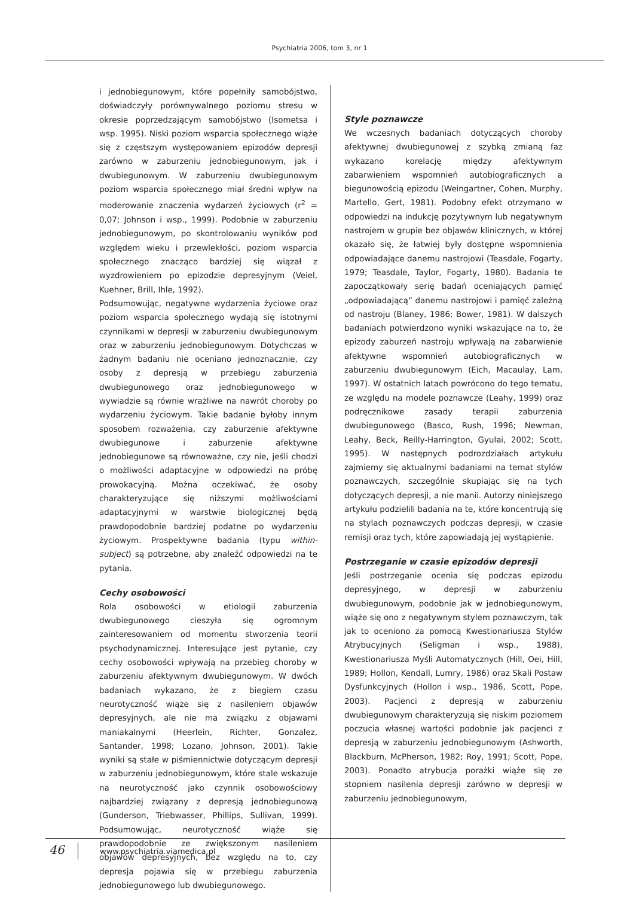Psychiatria 2006, tom 3, nr 1
i jednobiegunowym, które popełniły samobójstwo, doświadczyły porównywalnego poziomu stresu w okresie poprzedzającym samobójstwo (Isometsa i wsp. 1995). Niski poziom wsparcia społecznego wiąże się z częstszym występowaniem epizodów depresji zarówno w zaburzeniu jednobiegunowym, jak i dwubiegunowym. W zaburzeniu dwubiegunowym poziom wsparcia społecznego miał średni wpływ na moderowanie znaczenia wydarzeń życiowych (r<sup>2</sup> = 0,07; Johnson i wsp., 1999). Podobnie w zaburzeniu jednobiegunowym, po skontrolowaniu wyników pod względem wieku i przewlekłości, poziom wsparcia społecznego znacząco bardziej się wiązał z wyzdrowieniem po epizodzie depresyjnym (Veiel, Kuehner, Brill, Ihle, 1992).
Podsumowując, negatywne wydarzenia życiowe oraz poziom wsparcia społecznego wydają się istotnymi czynnikami w depresji w zaburzeniu dwubiegunowym oraz w zaburzeniu jednobiegunowym. Dotychczas w żadnym badaniu nie oceniano jednoznacznie, czy osoby z depresją w przebiegu zaburzenia dwubiegunowego oraz jednobiegunowego w wywiadzie są równie wrażliwe na nawrót choroby po wydarzeniu życiowym. Takie badanie byłoby innym sposobem rozważenia, czy zaburzenie afektywne dwubiegunowe i zaburzenie afektywne jednobiegunowe są równoważne, czy nie, jeśli chodzi o możliwości adaptacyjne w odpowiedzi na próbę prowokacyjną. Można oczekiwać, że osoby charakteryzujące się niższymi możliwościami adaptacyjnymi w warstwie biologicznej będą prawdopodobnie bardziej podatne po wydarzeniu życiowym. Prospektywne badania (typu within-subject) są potrzebne, aby znaleźć odpowiedzi na te pytania.
Cechy osobowości
Rola osobowości w etiologii zaburzenia dwubiegunowego cieszyła się ogromnym zainteresowaniem od momentu stworzenia teorii psychodynamicznej. Interesujące jest pytanie, czy cechy osobowości wpływają na przebieg choroby w zaburzeniu afektywnym dwubiegunowym. W dwóch badaniach wykazano, że z biegiem czasu neurotyczność wiąże się z nasileniem objawów depresyjnych, ale nie ma związku z objawami maniakalnymi (Heerlein, Richter, Gonzalez, Santander, 1998; Lozano, Johnson, 2001). Takie wyniki są stałe w piśmiennictwie dotyczącym depresji w zaburzeniu jednobiegunowym, które stale wskazuje na neurotyczność jako czynnik osobowościowy najbardziej związany z depresją jednobiegunową (Gunderson, Triebwasser, Phillips, Sullivan, 1999). Podsumowując, neurotyczność wiąże się prawdopodobnie ze zwiększonym nasileniem objawów depresyjnych, bez względu na to, czy depresja pojawia się w przebiegu zaburzenia jednobiegunowego lub dwubiegunowego.
Style poznawcze
We wczesnych badaniach dotyczących choroby afektywnej dwubiegunowej z szybką zmianą faz wykazano korelację między afektywnym zabarwieniem wspomnień autobiograficznych a biegunowością epizodu (Weingartner, Cohen, Murphy, Martello, Gert, 1981). Podobny efekt otrzymano w odpowiedzi na indukcję pozytywnym lub negatywnym nastrojem w grupie bez objawów klinicznych, w której okazało się, że łatwiej były dostępne wspomnienia odpowiadające danemu nastrojowi (Teasdale, Fogarty, 1979; Teasdale, Taylor, Fogarty, 1980). Badania te zapoczątkowały serię badań oceniających pamięć „odpowiadającą” danemu nastrojowi i pamięć zależną od nastroju (Blaney, 1986; Bower, 1981). W dalszych badaniach potwierdzono wyniki wskazujące na to, że epizody zaburzeń nastroju wpływają na zabarwienie afektywne wspomnień autobiograficznych w zaburzeniu dwubiegunowym (Eich, Macaulay, Lam, 1997). W ostatnich latach powrócono do tego tematu, ze względu na modele poznawcze (Leahy, 1999) oraz podręcznikowe zasady terapii zaburzenia dwubiegunowego (Basco, Rush, 1996; Newman, Leahy, Beck, Reilly-Harrington, Gyulai, 2002; Scott, 1995). W następnych podrozdziałach artykułu zajmiemy się aktualnymi badaniami na temat stylów poznawczych, szczególnie skupiając się na tych dotyczących depresji, a nie manii. Autorzy niniejszego artykułu podzielili badania na te, które koncentrują się na stylach poznawczych podczas depresji, w czasie remisji oraz tych, które zapowiadają jej wystąpienie.
Postrzeganie w czasie epizodów depresji
Jeśli postrzeganie ocenia się podczas epizodu depresyjnego, w depresji w zaburzeniu dwubiegunowym, podobnie jak w jednobiegunowym, wiąże się ono z negatywnym stylem poznawczym, tak jak to oceniono za pomocą Kwestionariusza Stylów Atrybucyjnych (Seligman i wsp., 1988), Kwestionariusza Myśli Automatycznych (Hill, Oei, Hill, 1989; Hollon, Kendall, Lumry, 1986) oraz Skali Postaw Dysfunkcyjnych (Hollon i wsp., 1986, Scott, Pope, 2003). Pacjenci z depresją w zaburzeniu dwubiegunowym charakteryzują się niskim poziomem poczucia własnej wartości podobnie jak pacjenci z depresją w zaburzeniu jednobiegunowym (Ashworth, Blackburn, McPherson, 1982; Roy, 1991; Scott, Pope, 2003). Ponadto atrybucja porażki wiąże się ze stopniem nasilenia depresji zarówno w depresji w zaburzeniu jednobiegunowym,
46
www.psychiatria.viamedica.pl